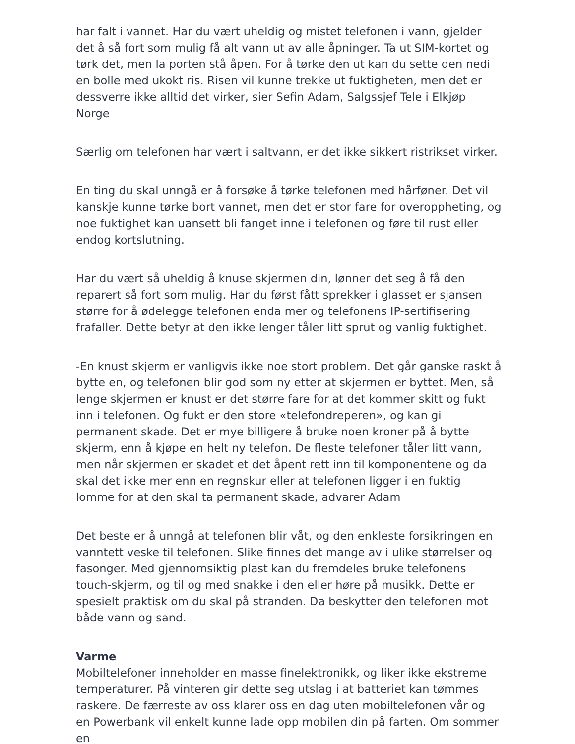har falt i vannet. Har du vært uheldig og mistet telefonen i vann, gjelder det å så fort som mulig få alt vann ut av alle åpninger. Ta ut SIM-kortet og tørk det, men la porten stå åpen. For å tørke den ut kan du sette den nedi en bolle med ukokt ris. Risen vil kunne trekke ut fuktigheten, men det er dessverre ikke alltid det virker, sier Sefin Adam, Salgssjef Tele i Elkjøp Norge
Særlig om telefonen har vært i saltvann, er det ikke sikkert ristrikset virker.
En ting du skal unngå er å forsøke å tørke telefonen med hårføner. Det vil kanskje kunne tørke bort vannet, men det er stor fare for overoppheting, og noe fuktighet kan uansett bli fanget inne i telefonen og føre til rust eller endog kortslutning.
Har du vært så uheldig å knuse skjermen din, lønner det seg å få den reparert så fort som mulig. Har du først fått sprekker i glasset er sjansen større for å ødelegge telefonen enda mer og telefonens IP-sertifisering frafaller. Dette betyr at den ikke lenger tåler litt sprut og vanlig fuktighet.
-En knust skjerm er vanligvis ikke noe stort problem. Det går ganske raskt å bytte en, og telefonen blir god som ny etter at skjermen er byttet. Men, så lenge skjermen er knust er det større fare for at det kommer skitt og fukt inn i telefonen. Og fukt er den store «telefondreperen», og kan gi permanent skade. Det er mye billigere å bruke noen kroner på å bytte skjerm, enn å kjøpe en helt ny telefon. De fleste telefoner tåler litt vann, men når skjermen er skadet et det åpent rett inn til komponentene og da skal det ikke mer enn en regnskur eller at telefonen ligger i en fuktig lomme for at den skal ta permanent skade, advarer Adam
Det beste er å unngå at telefonen blir våt, og den enkleste forsikringen en vanntett veske til telefonen. Slike finnes det mange av i ulike størrelser og fasonger. Med gjennomsiktig plast kan du fremdeles bruke telefonens touch-skjerm, og til og med snakke i den eller høre på musikk. Dette er spesielt praktisk om du skal på stranden. Da beskytter den telefonen mot både vann og sand.
Varme
Mobiltelefoner inneholder en masse finelektronikk, og liker ikke ekstreme temperaturer. På vinteren gir dette seg utslag i at batteriet kan tømmes raskere. De færreste av oss klarer oss en dag uten mobiltelefonen vår og en Powerbank vil enkelt kunne lade opp mobilen din på farten. Om sommer en